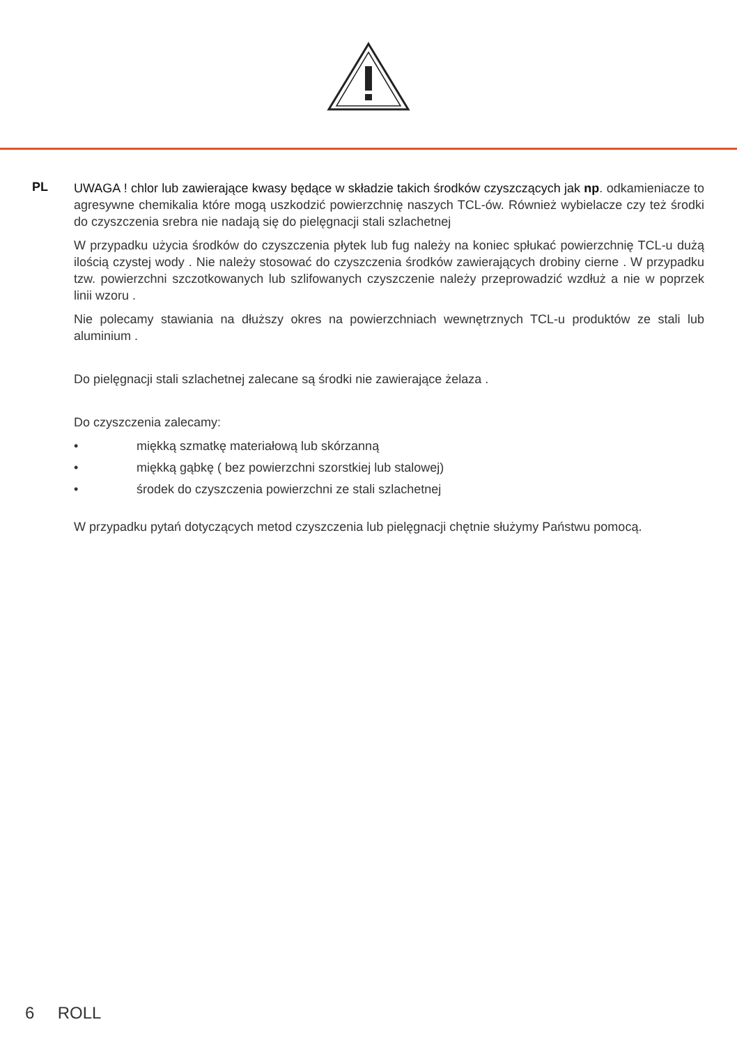PL
UWAGA ! chlor lub zawierające kwasy będące w składzie takich środków czyszczących jak np. odkamieniacze to agresywne chemikalia które mogą uszkodzić powierzchnię naszych TCL-ów. Również wybielacze czy też środki do czyszczenia srebra nie nadają się do pielęgnacji stali szlachetnej
W przypadku użycia środków do czyszczenia płytek lub fug należy na koniec spłukać powierzchnię TCL-u dużą ilością czystej wody . Nie należy stosować do czyszczenia środków zawierających drobiny cierne . W przypadku tzw. powierzchni szczotkowanych lub szlifowanych czyszczenie należy przeprowadzić wzdłuż a nie w poprzek linii wzoru .
Nie polecamy stawiania na dłuższy okres na powierzchniach wewnętrznych TCL-u produktów ze stali lub aluminium .
Do pielęgnacji stali szlachetnej zalecane są środki nie zawierające żelaza .
Do czyszczenia zalecamy:
• miękką szmatkę materiałową lub skórzanną
• miękką gąbkę ( bez powierzchni szorstkiej lub stalowej)
• środek do czyszczenia powierzchni ze stali szlachetnej
W przypadku pytań dotyczących metod czyszczenia lub pielęgnacji chętnie służymy Państwu pomocą.
6 ROLL